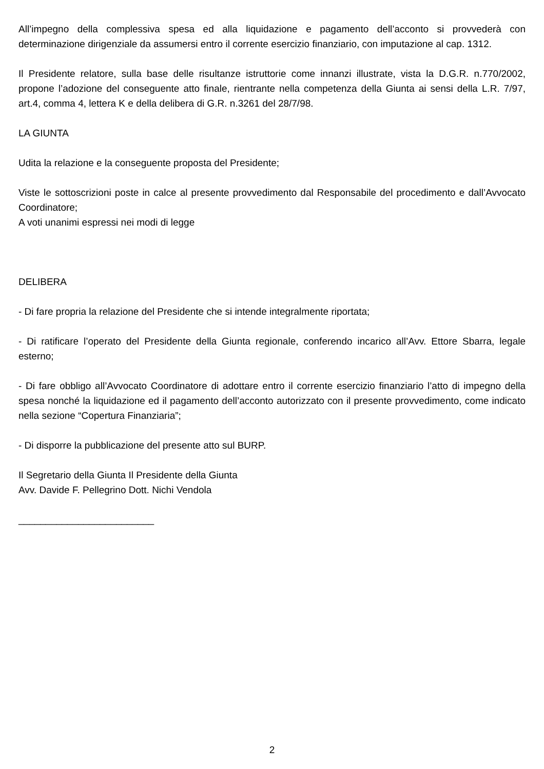All’impegno della complessiva spesa ed alla liquidazione e pagamento dell’acconto si provvederà con determinazione dirigenziale da assumersi entro il corrente esercizio finanziario, con imputazione al cap. 1312.
Il Presidente relatore, sulla base delle risultanze istruttorie come innanzi illustrate, vista la D.G.R. n.770/2002, propone l’adozione del conseguente atto finale, rientrante nella competenza della Giunta ai sensi della L.R. 7/97, art.4, comma 4, lettera K e della delibera di G.R. n.3261 del 28/7/98.
LA GIUNTA
Udita la relazione e la conseguente proposta del Presidente;
Viste le sottoscrizioni poste in calce al presente provvedimento dal Responsabile del procedimento e dall’Avvocato Coordinatore;
A voti unanimi espressi nei modi di legge
DELIBERA
- Di fare propria la relazione del Presidente che si intende integralmente riportata;
- Di ratificare l’operato del Presidente della Giunta regionale, conferendo incarico all’Avv. Ettore Sbarra, legale esterno;
- Di fare obbligo all’Avvocato Coordinatore di adottare entro il corrente esercizio finanziario l’atto di impegno della spesa nonché la liquidazione ed il pagamento dell’acconto autorizzato con il presente provvedimento, come indicato nella sezione “Copertura Finanziaria”;
- Di disporre la pubblicazione del presente atto sul BURP.
Il Segretario della Giunta Il Presidente della Giunta
Avv. Davide F. Pellegrino Dott. Nichi Vendola
_________________________
2